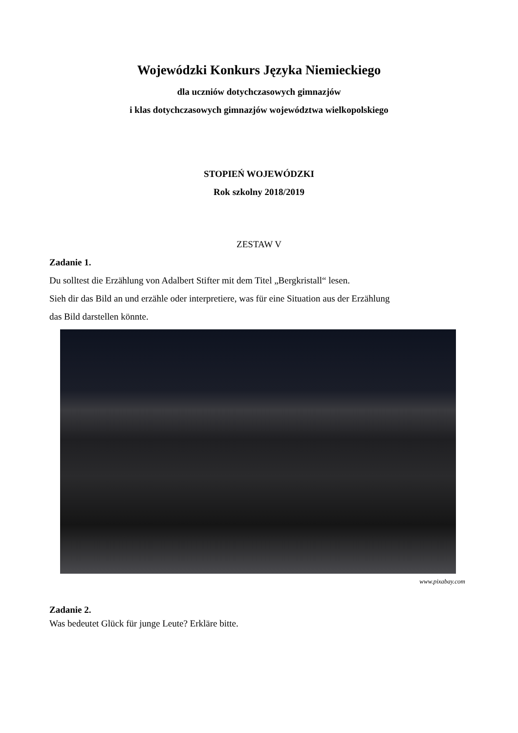Wojewódzki Konkurs Języka Niemieckiego
dla uczniów dotychczasowych gimnazjów
i klas dotychczasowych gimnazjów województwa wielkopolskiego
STOPIEŃ WOJEWÓDZKI
Rok szkolny 2018/2019
ZESTAW V
Zadanie 1.
Du solltest die Erzählung von Adalbert Stifter mit dem Titel „Bergkristall“ lesen.
Sieh dir das Bild an und erzähle oder interpretiere, was für eine Situation aus der Erzählung
das Bild darstellen könnte.
www.pixabay.com
Zadanie 2.
Was bedeutet Glück für junge Leute? Erkläre bitte.